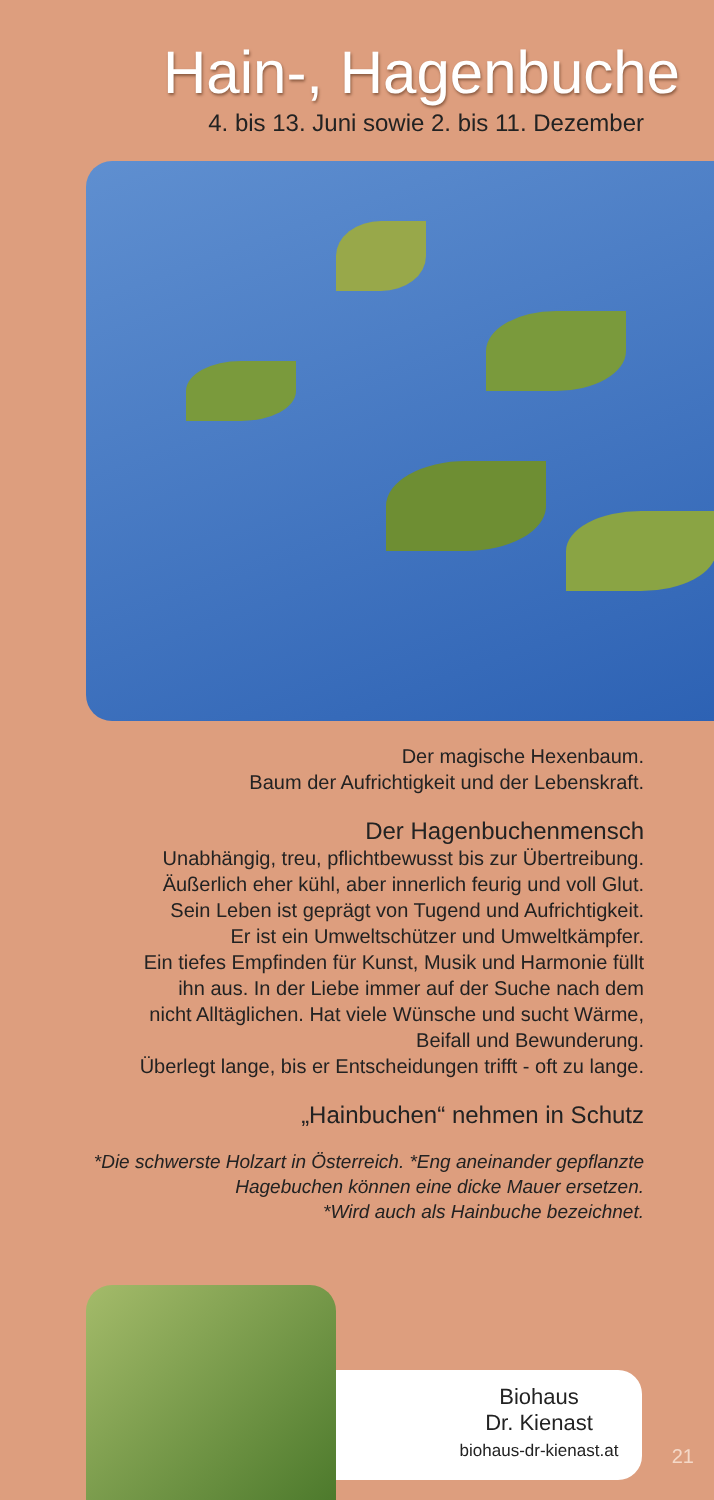Hain-, Hagenbuche
4. bis 13. Juni sowie 2. bis 11. Dezember
Der magische Hexenbaum.
Baum der Aufrichtigkeit und der Lebenskraft.
Der Hagenbuchenmensch
Unabhängig, treu, pflichtbewusst bis zur Übertreibung.
Äußerlich eher kühl, aber innerlich feurig und voll Glut.
Sein Leben ist geprägt von Tugend und Aufrichtigkeit.
Er ist ein Umweltschützer und Umweltkämpfer.
Ein tiefes Empfinden für Kunst, Musik und Harmonie füllt
ihn aus. In der Liebe immer auf der Suche nach dem
nicht Alltäglichen. Hat viele Wünsche und sucht Wärme,
Beifall und Bewunderung.
Überlegt lange, bis er Entscheidungen trifft - oft zu lange.
„Hainbuchen“ nehmen in Schutz
*Die schwerste Holzart in Österreich. *Eng aneinander gepflanzte
Hagebuchen können eine dicke Mauer ersetzen.
*Wird auch als Hainbuche bezeichnet.
Biohaus
Dr. Kienast
biohaus-dr-kienast.at
21